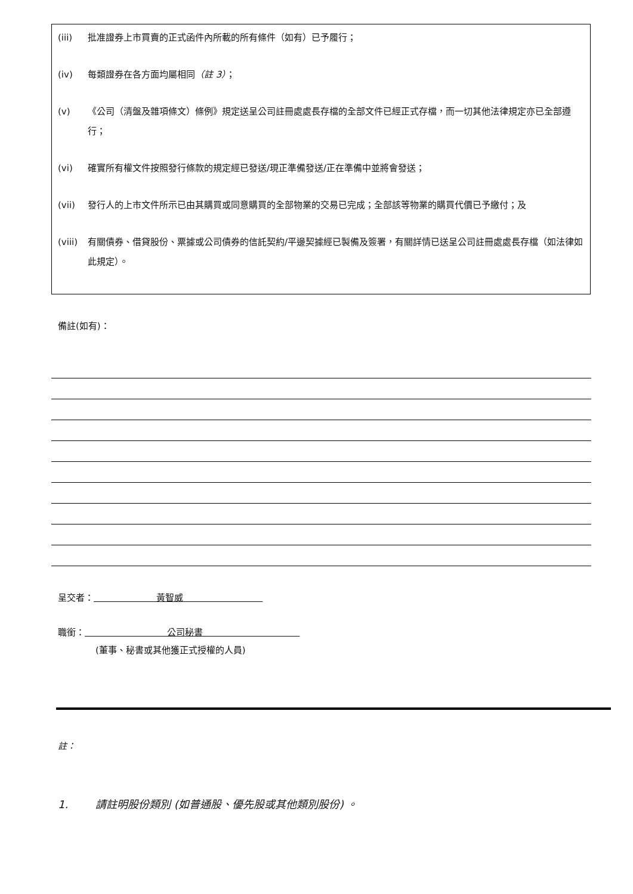(iii) 批准證券上市買賣的正式函件內所載的所有條件（如有）已予履行；
(iv) 每類證券在各方面均屬相同（註 3）；
(v) 《公司（清盤及雜項條文）條例》規定送呈公司註冊處處長存檔的全部文件已經正式存檔，而一切其他法律規定亦已全部遵行；
(vi) 確實所有權文件按照發行條款的規定經已發送/現正準備發送/正在準備中並將會發送；
(vii) 發行人的上市文件所示已由其購買或同意購買的全部物業的交易已完成；全部該等物業的購買代價已予繳付；及
(viii) 有關債券、借貸股份、票據或公司債券的信託契約/平邊契據經已製備及簽署，有關詳情已送呈公司註冊處處長存檔（如法律如此規定）。
備註(如有)：
呈交者： 黃智威
職銜： 公司秘書
(董事、秘書或其他獲正式授權的人員)
註：
1. 請註明股份類別 (如普通股、優先股或其他類別股份) 。